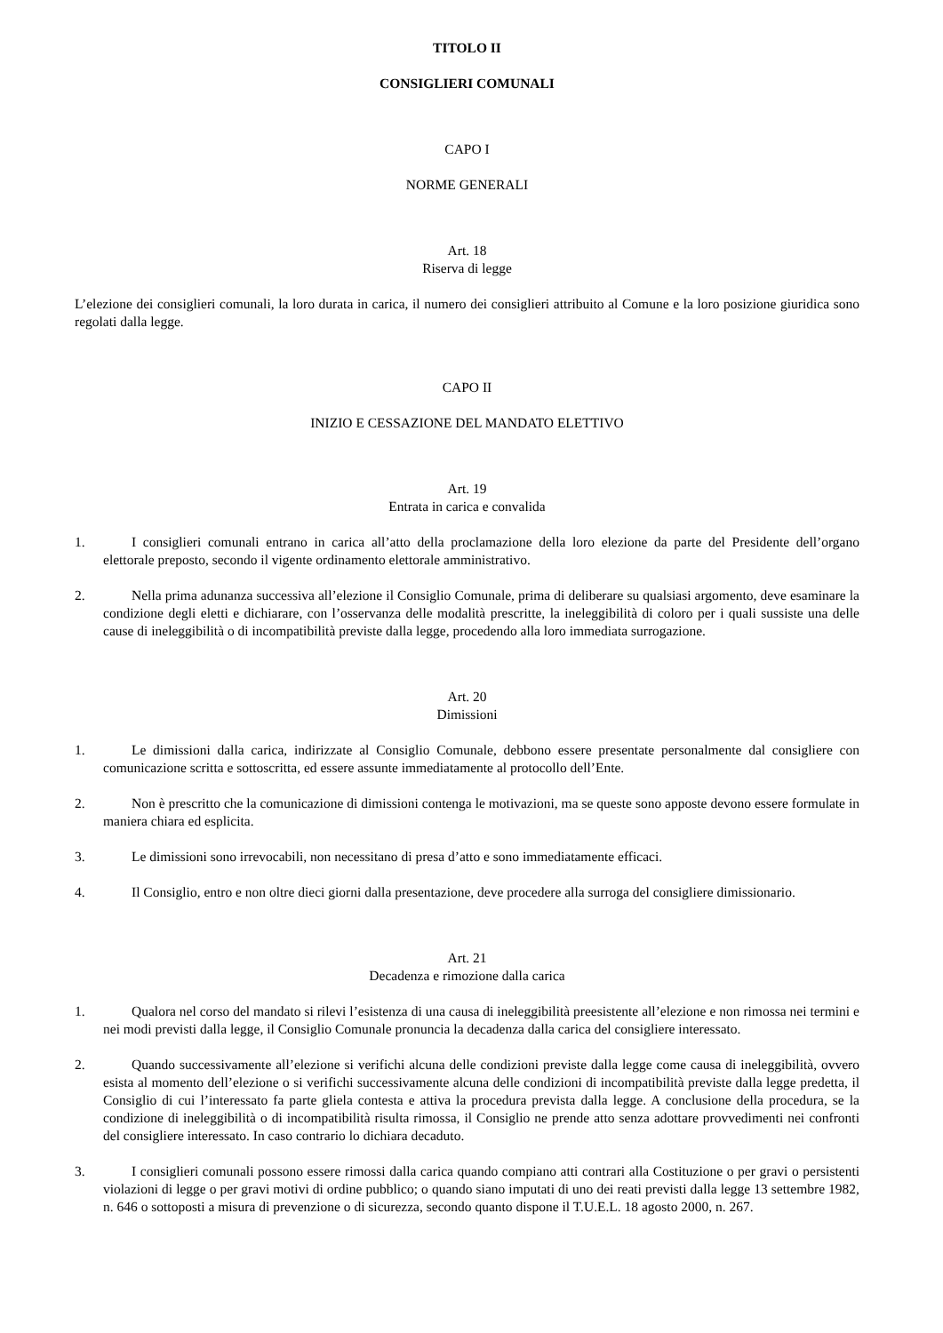TITOLO II
CONSIGLIERI COMUNALI
CAPO I
NORME GENERALI
Art. 18
Riserva di legge
L’elezione dei consiglieri comunali, la loro durata in carica, il numero dei consiglieri attribuito al Comune e la loro posizione giuridica sono regolati dalla legge.
CAPO II
INIZIO E CESSAZIONE DEL MANDATO ELETTIVO
Art. 19
Entrata in carica e convalida
1. I consiglieri comunali entrano in carica all’atto della proclamazione della loro elezione da parte del Presidente dell’organo elettorale preposto, secondo il vigente ordinamento elettorale amministrativo.
2. Nella prima adunanza successiva all’elezione il Consiglio Comunale, prima di deliberare su qualsiasi argomento, deve esaminare la condizione degli eletti e dichiarare, con l’osservanza delle modalità prescritte, la ineleggibilità di coloro per i quali sussiste una delle cause di ineleggibilità o di incompatibilità previste dalla legge, procedendo alla loro immediata surrogazione.
Art. 20
Dimissioni
1. Le dimissioni dalla carica, indirizzate al Consiglio Comunale, debbono essere presentate personalmente dal consigliere con comunicazione scritta e sottoscritta, ed essere assunte immediatamente al protocollo dell’Ente.
2. Non è prescritto che la comunicazione di dimissioni contenga le motivazioni, ma se queste sono apposte devono essere formulate in maniera chiara ed esplicita.
3. Le dimissioni sono irrevocabili, non necessitano di presa d’atto e sono immediatamente efficaci.
4. Il Consiglio, entro e non oltre dieci giorni dalla presentazione, deve procedere alla surroga del consigliere dimissionario.
Art. 21
Decadenza e rimozione dalla carica
1. Qualora nel corso del mandato si rilevi l’esistenza di una causa di ineleggibilità preesistente all’elezione e non rimossa nei termini e nei modi previsti dalla legge, il Consiglio Comunale pronuncia la decadenza dalla carica del consigliere interessato.
2. Quando successivamente all’elezione si verifichi alcuna delle condizioni previste dalla legge come causa di ineleggibilità, ovvero esista al momento dell’elezione o si verifichi successivamente alcuna delle condizioni di incompatibilità previste dalla legge predetta, il Consiglio di cui l’interessato fa parte gliela contesta e attiva la procedura prevista dalla legge. A conclusione della procedura, se la condizione di ineleggibilità o di incompatibilità risulta rimossa, il Consiglio ne prende atto senza adottare provvedimenti nei confronti del consigliere interessato. In caso contrario lo dichiara decaduto.
3. I consiglieri comunali possono essere rimossi dalla carica quando compiano atti contrari alla Costituzione o per gravi o persistenti violazioni di legge o per gravi motivi di ordine pubblico; o quando siano imputati di uno dei reati previsti dalla legge 13 settembre 1982, n. 646 o sottoposti a misura di prevenzione o di sicurezza, secondo quanto dispone il T.U.E.L. 18 agosto 2000, n. 267.